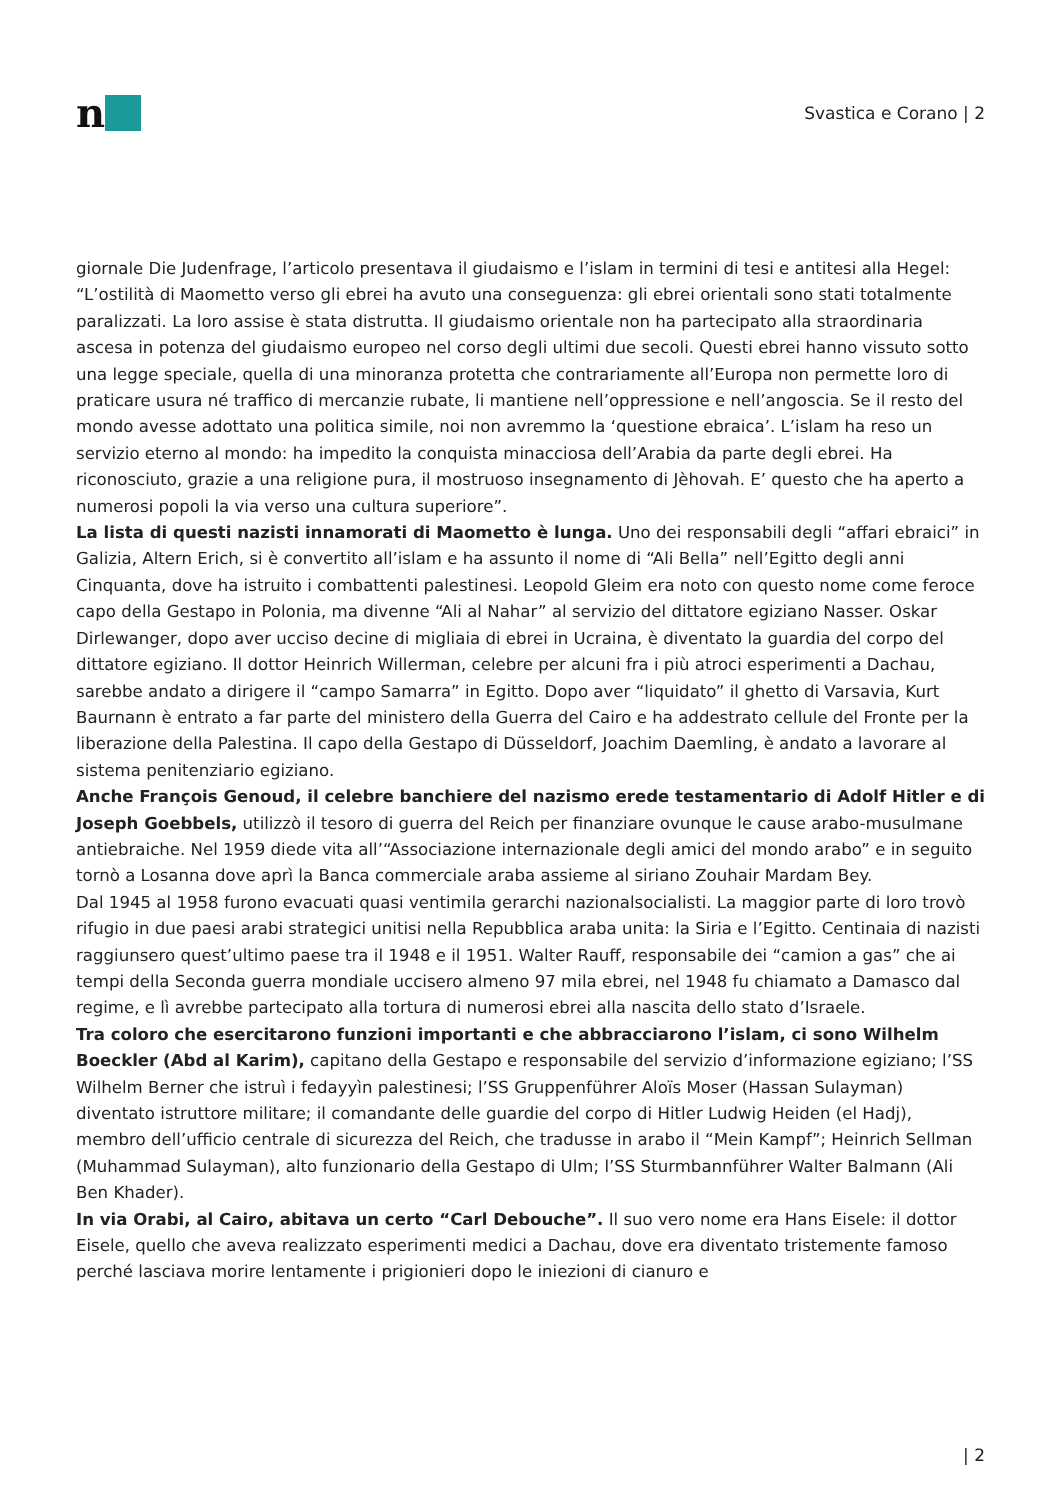n
Svastica e Corano | 2
giornale Die Judenfrage, l’articolo presentava il giudaismo e l’islam in termini di tesi e antitesi alla Hegel: “L’ostilità di Maometto verso gli ebrei ha avuto una conseguenza: gli ebrei orientali sono stati totalmente paralizzati. La loro assise è stata distrutta. Il giudaismo orientale non ha partecipato alla straordinaria ascesa in potenza del giudaismo europeo nel corso degli ultimi due secoli. Questi ebrei hanno vissuto sotto una legge speciale, quella di una minoranza protetta che contrariamente all’Europa non permette loro di praticare usura né traffico di mercanzie rubate, li mantiene nell’oppressione e nell’angoscia. Se il resto del mondo avesse adottato una politica simile, noi non avremmo la ‘questione ebraica’. L’islam ha reso un servizio eterno al mondo: ha impedito la conquista minacciosa dell’Arabia da parte degli ebrei. Ha riconosciuto, grazie a una religione pura, il mostruoso insegnamento di Jèhovah. E’ questo che ha aperto a numerosi popoli la via verso una cultura superiore”.
La lista di questi nazisti innamorati di Maometto è lunga. Uno dei responsabili degli “affari ebraici” in Galizia, Altern Erich, si è convertito all’islam e ha assunto il nome di “Ali Bella” nell’Egitto degli anni Cinquanta, dove ha istruito i combattenti palestinesi. Leopold Gleim era noto con questo nome come feroce capo della Gestapo in Polonia, ma divenne “Ali al Nahar” al servizio del dittatore egiziano Nasser. Oskar Dirlewanger, dopo aver ucciso decine di migliaia di ebrei in Ucraina, è diventato la guardia del corpo del dittatore egiziano. Il dottor Heinrich Willerman, celebre per alcuni fra i più atroci esperimenti a Dachau, sarebbe andato a dirigere il “campo Samarra” in Egitto. Dopo aver “liquidato” il ghetto di Varsavia, Kurt Baurnann è entrato a far parte del ministero della Guerra del Cairo e ha addestrato cellule del Fronte per la liberazione della Palestina. Il capo della Gestapo di Düsseldorf, Joachim Daemling, è andato a lavorare al sistema penitenziario egiziano.
Anche François Genoud, il celebre banchiere del nazismo erede testamentario di Adolf Hitler e di Joseph Goebbels, utilizzò il tesoro di guerra del Reich per finanziare ovunque le cause arabo-musulmane antiebraiche. Nel 1959 diede vita all’“Associazione internazionale degli amici del mondo arabo” e in seguito tornò a Losanna dove aprì la Banca commerciale araba assieme al siriano Zouhair Mardam Bey.
Dal 1945 al 1958 furono evacuati quasi ventimila gerarchi nazionalsocialisti. La maggior parte di loro trovò rifugio in due paesi arabi strategici unitisi nella Repubblica araba unita: la Siria e l’Egitto. Centinaia di nazisti raggiunsero quest’ultimo paese tra il 1948 e il 1951. Walter Rauff, responsabile dei “camion a gas” che ai tempi della Seconda guerra mondiale uccisero almeno 97 mila ebrei, nel 1948 fu chiamato a Damasco dal regime, e lì avrebbe partecipato alla tortura di numerosi ebrei alla nascita dello stato d’Israele.
Tra coloro che esercitarono funzioni importanti e che abbracciarono l’islam, ci sono Wilhelm Boeckler (Abd al Karim), capitano della Gestapo e responsabile del servizio d’informazione egiziano; l’SS Wilhelm Berner che istruì i fedayyìn palestinesi; l’SS Gruppenführer Aloïs Moser (Hassan Sulayman) diventato istruttore militare; il comandante delle guardie del corpo di Hitler Ludwig Heiden (el Hadj), membro dell’ufficio centrale di sicurezza del Reich, che tradusse in arabo il “Mein Kampf”; Heinrich Sellman (Muhammad Sulayman), alto funzionario della Gestapo di Ulm; l’SS Sturmbannführer Walter Balmann (Ali Ben Khader).
In via Orabi, al Cairo, abitava un certo “Carl Debouche”. Il suo vero nome era Hans Eisele: il dottor Eisele, quello che aveva realizzato esperimenti medici a Dachau, dove era diventato tristemente famoso perché lasciava morire lentamente i prigionieri dopo le iniezioni di cianuro e
| 2